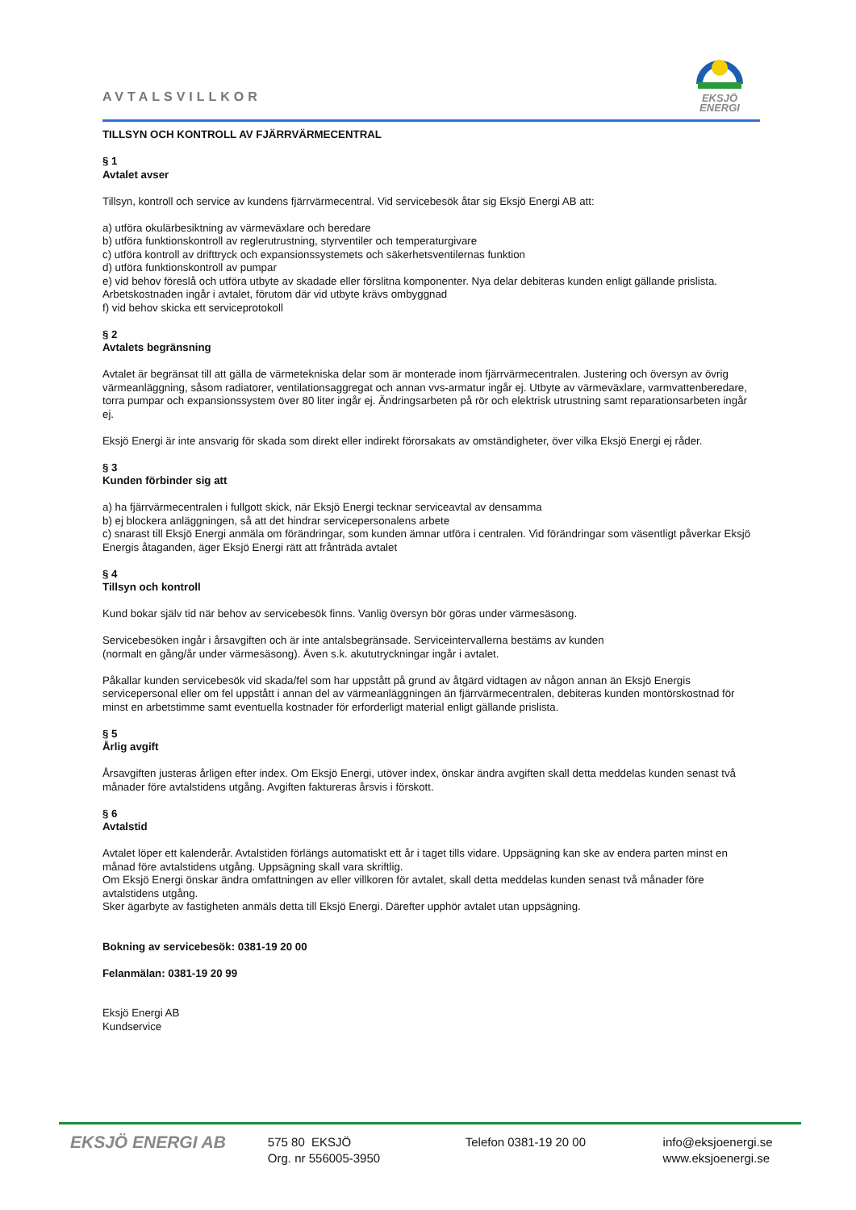AVTALSVILLKOR
EKSJÖ
ENERGI
TILLSYN OCH KONTROLL AV FJÄRRVÄRMECENTRAL
§ 1
Avtalet avser
Tillsyn, kontroll och service av kundens fjärrvärmecentral. Vid servicebesök åtar sig Eksjö Energi AB att:
a) utföra okulärbesiktning av värmeväxlare och beredare
b) utföra funktionskontroll av reglerutrustning, styrventiler och temperaturgivare
c) utföra kontroll av drifttryck och expansionssystemets och säkerhetsventilernas funktion
d) utföra funktionskontroll av pumpar
e) vid behov föreslå och utföra utbyte av skadade eller förslitna komponenter. Nya delar debiteras kunden enligt gällande prislista. Arbetskostnaden ingår i avtalet, förutom där vid utbyte krävs ombyggnad
f) vid behov skicka ett serviceprotokoll
§ 2
Avtalets begränsning
Avtalet är begränsat till att gälla de värmetekniska delar som är monterade inom fjärrvärmecentralen. Justering och översyn av övrig värmeanläggning, såsom radiatorer, ventilationsaggregat och annan vvs-armatur ingår ej. Utbyte av värmeväxlare, varmvattenberedare, torra pumpar och expansionssystem över 80 liter ingår ej. Ändringsarbeten på rör och elektrisk utrustning samt reparationsarbeten ingår ej.
Eksjö Energi är inte ansvarig för skada som direkt eller indirekt förorsakats av omständigheter, över vilka Eksjö Energi ej råder.
§ 3
Kunden förbinder sig att
a) ha fjärrvärmecentralen i fullgott skick, när Eksjö Energi tecknar serviceavtal av densamma
b) ej blockera anläggningen, så att det hindrar servicepersonalens arbete
c) snarast till Eksjö Energi anmäla om förändringar, som kunden ämnar utföra i centralen. Vid förändringar som väsentligt påverkar Eksjö Energis åtaganden, äger Eksjö Energi rätt att frånträda avtalet
§ 4
Tillsyn och kontroll
Kund bokar själv tid när behov av servicebesök finns. Vanlig översyn bör göras under värmesäsong.
Servicebesöken ingår i årsavgiften och är inte antalsbegränsade. Serviceintervallerna bestäms av kunden
(normalt en gång/år under värmesäsong). Även s.k. akututryckningar ingår i avtalet.
Påkallar kunden servicebesök vid skada/fel som har uppstått på grund av åtgärd vidtagen av någon annan än Eksjö Energis servicepersonal eller om fel uppstått i annan del av värmeanläggningen än fjärrvärmecentralen, debiteras kunden montörskostnad för minst en arbetstimme samt eventuella kostnader för erforderligt material enligt gällande prislista.
§ 5
Årlig avgift
Årsavgiften justeras årligen efter index. Om Eksjö Energi, utöver index, önskar ändra avgiften skall detta meddelas kunden senast två månader före avtalstidens utgång. Avgiften faktureras årsvis i förskott.
§ 6
Avtalstid
Avtalet löper ett kalenderår. Avtalstiden förlängs automatiskt ett år i taget tills vidare. Uppsägning kan ske av endera parten minst en månad före avtalstidens utgång. Uppsägning skall vara skriftlig.
Om Eksjö Energi önskar ändra omfattningen av eller villkoren för avtalet, skall detta meddelas kunden senast två månader före avtalstidens utgång.
Sker ägarbyte av fastigheten anmäls detta till Eksjö Energi. Därefter upphör avtalet utan uppsägning.
Bokning av servicebesök: 0381-19 20 00
Felanmälan: 0381-19 20 99
Eksjö Energi AB
Kundservice
EKSJÖ ENERGI AB
575 80 EKSJÖ
Org. nr 556005-3950
Telefon 0381-19 20 00 info@eksjoenergi.se
www.eksjoenergi.se